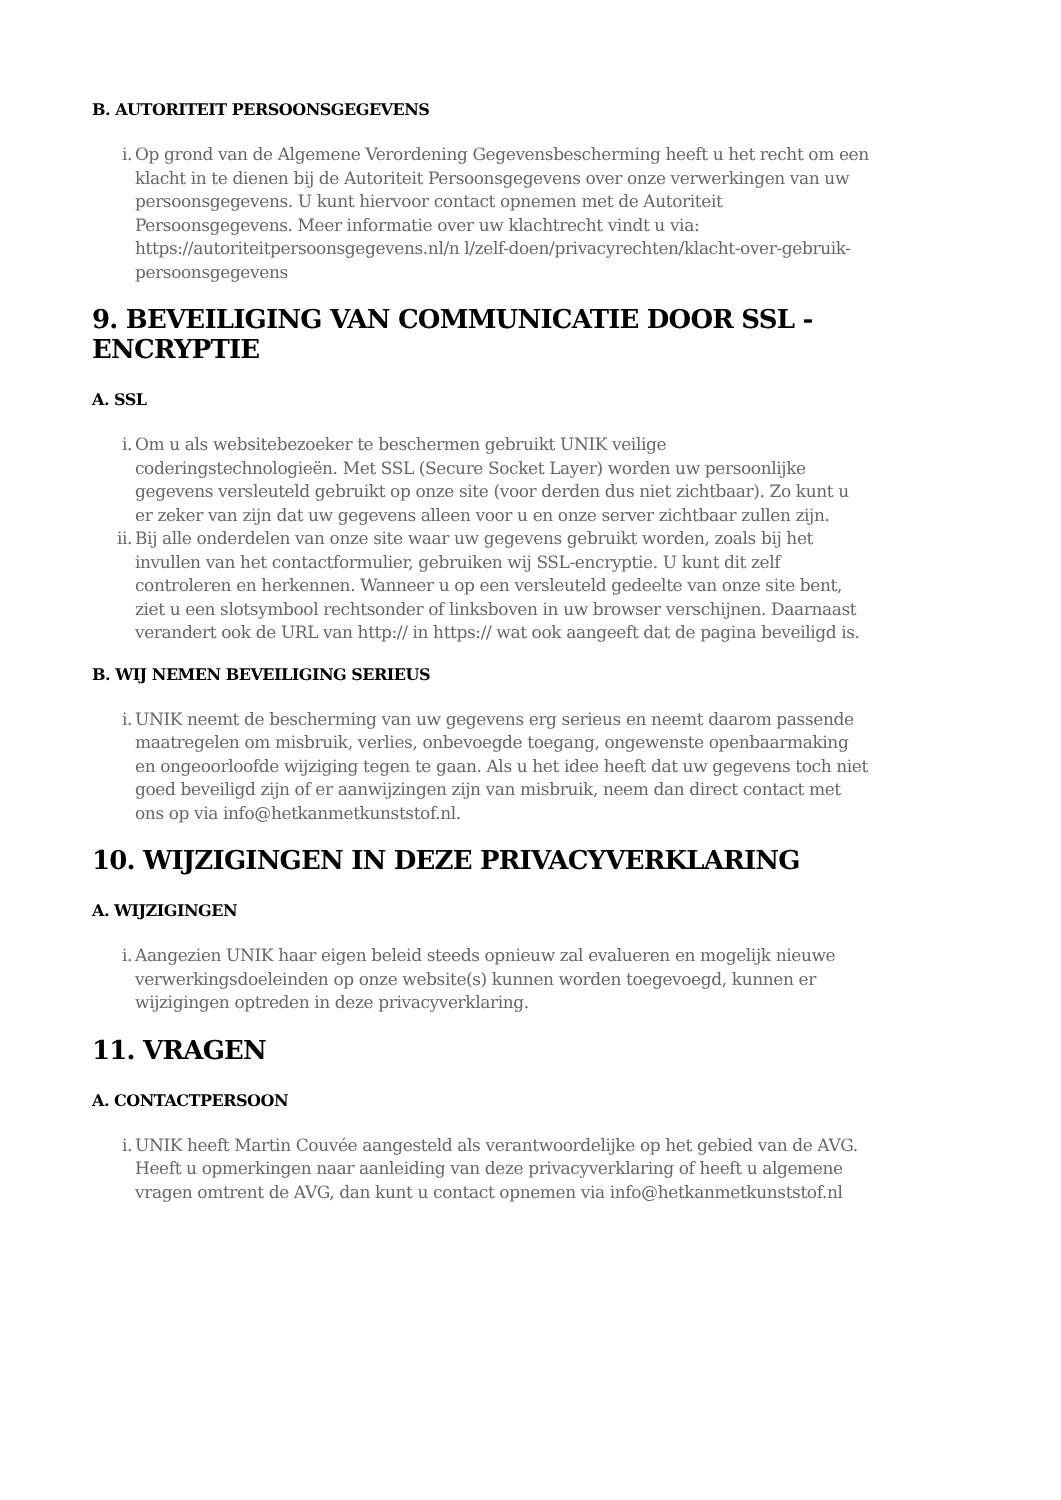B. AUTORITEIT PERSOONSGEGEVENS
i. Op grond van de Algemene Verordening Gegevensbescherming heeft u het recht om een klacht in te dienen bij de Autoriteit Persoonsgegevens over onze verwerkingen van uw persoonsgegevens. U kunt hiervoor contact opnemen met de Autoriteit Persoonsgegevens. Meer informatie over uw klachtrecht vindt u via: https://autoriteitpersoonsgegevens.nl/n l/zelf-doen/privacyrechten/klacht-over-gebruik-persoonsgegevens
9. BEVEILIGING VAN COMMUNICATIE DOOR SSL - ENCRYPTIE
A. SSL
i. Om u als websitebezoeker te beschermen gebruikt UNIK veilige coderingstechnologieën. Met SSL (Secure Socket Layer) worden uw persoonlijke gegevens versleuteld gebruikt op onze site (voor derden dus niet zichtbaar). Zo kunt u er zeker van zijn dat uw gegevens alleen voor u en onze server zichtbaar zullen zijn.
ii. Bij alle onderdelen van onze site waar uw gegevens gebruikt worden, zoals bij het invullen van het contactformulier, gebruiken wij SSL-encryptie. U kunt dit zelf controleren en herkennen. Wanneer u op een versleuteld gedeelte van onze site bent, ziet u een slotsymbool rechtsonder of linksboven in uw browser verschijnen. Daarnaast verandert ook de URL van http:// in https:// wat ook aangeeft dat de pagina beveiligd is.
B. WIJ NEMEN BEVEILIGING SERIEUS
i. UNIK neemt de bescherming van uw gegevens erg serieus en neemt daarom passende maatregelen om misbruik, verlies, onbevoegde toegang, ongewenste openbaarmaking en ongeoorloofde wijziging tegen te gaan. Als u het idee heeft dat uw gegevens toch niet goed beveiligd zijn of er aanwijzingen zijn van misbruik, neem dan direct contact met ons op via info@hetkanmetkunststof.nl.
10. WIJZIGINGEN IN DEZE PRIVACYVERKLARING
A. WIJZIGINGEN
i. Aangezien UNIK haar eigen beleid steeds opnieuw zal evalueren en mogelijk nieuwe verwerkingsdoeleinden op onze website(s) kunnen worden toegevoegd, kunnen er wijzigingen optreden in deze privacyverklaring.
11. VRAGEN
A. CONTACTPERSOON
i. UNIK heeft Martin Couvée aangesteld als verantwoordelijke op het gebied van de AVG. Heeft u opmerkingen naar aanleiding van deze privacyverklaring of heeft u algemene vragen omtrent de AVG, dan kunt u contact opnemen via info@hetkanmetkunststof.nl